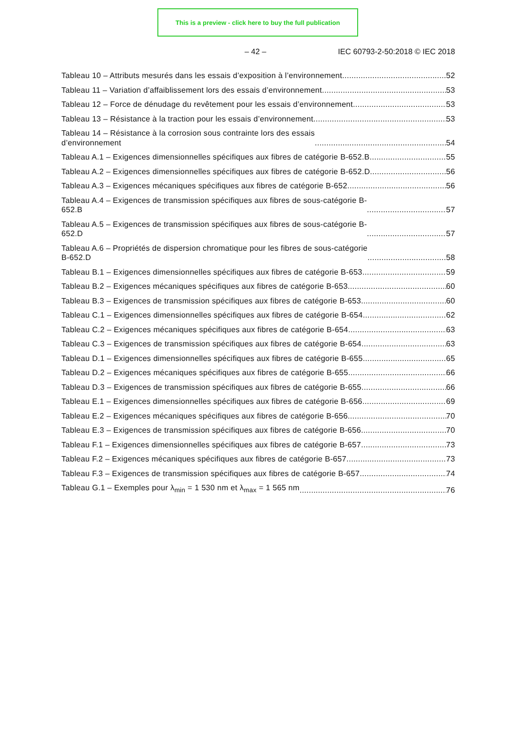This is a preview - click here to buy the full publication
– 42 – IEC 60793-2-50:2018 © IEC 2018
Tableau 10 – Attributs mesurés dans les essais d’exposition à l’environnement 52
Tableau 11 – Variation d’affaiblissement lors des essais d’environnement 53
Tableau 12 – Force de dénudage du revêtement pour les essais d’environnement 53
Tableau 13 – Résistance à la traction pour les essais d’environnement 53
Tableau 14 – Résistance à la corrosion sous contrainte lors des essais
d’environnement 54
Tableau A.1 – Exigences dimensionnelles spécifiques aux fibres de catégorie B-652.B 55
Tableau A.2 – Exigences dimensionnelles spécifiques aux fibres de catégorie B-652.D 56
Tableau A.3 – Exigences mécaniques spécifiques aux fibres de catégorie B-652 56
Tableau A.4 – Exigences de transmission spécifiques aux fibres de sous-catégorie B-
652.B 57
Tableau A.5 – Exigences de transmission spécifiques aux fibres de sous-catégorie B-
652.D 57
Tableau A.6 – Propriétés de dispersion chromatique pour les fibres de sous-catégorie
B-652.D 58
Tableau B.1 – Exigences dimensionnelles spécifiques aux fibres de catégorie B-653 59
Tableau B.2 – Exigences mécaniques spécifiques aux fibres de catégorie B-653 60
Tableau B.3 – Exigences de transmission spécifiques aux fibres de catégorie B-653 60
Tableau C.1 – Exigences dimensionnelles spécifiques aux fibres de catégorie B-654 62
Tableau C.2 – Exigences mécaniques spécifiques aux fibres de catégorie B-654 63
Tableau C.3 – Exigences de transmission spécifiques aux fibres de catégorie B-654 63
Tableau D.1 – Exigences dimensionnelles spécifiques aux fibres de catégorie B-655 65
Tableau D.2 – Exigences mécaniques spécifiques aux fibres de catégorie B-655 66
Tableau D.3 – Exigences de transmission spécifiques aux fibres de catégorie B-655 66
Tableau E.1 – Exigences dimensionnelles spécifiques aux fibres de catégorie B-656 69
Tableau E.2 – Exigences mécaniques spécifiques aux fibres de catégorie B-656 70
Tableau E.3 – Exigences de transmission spécifiques aux fibres de catégorie B-656 70
Tableau F.1 – Exigences dimensionnelles spécifiques aux fibres de catégorie B-657 73
Tableau F.2 – Exigences mécaniques spécifiques aux fibres de catégorie B-657 73
Tableau F.3 – Exigences de transmission spécifiques aux fibres de catégorie B-657 74
Tableau G.1 – Exemples pour λ<sub>min</sub> = 1 530 nm et λ<sub>max</sub> = 1 565 nm 76